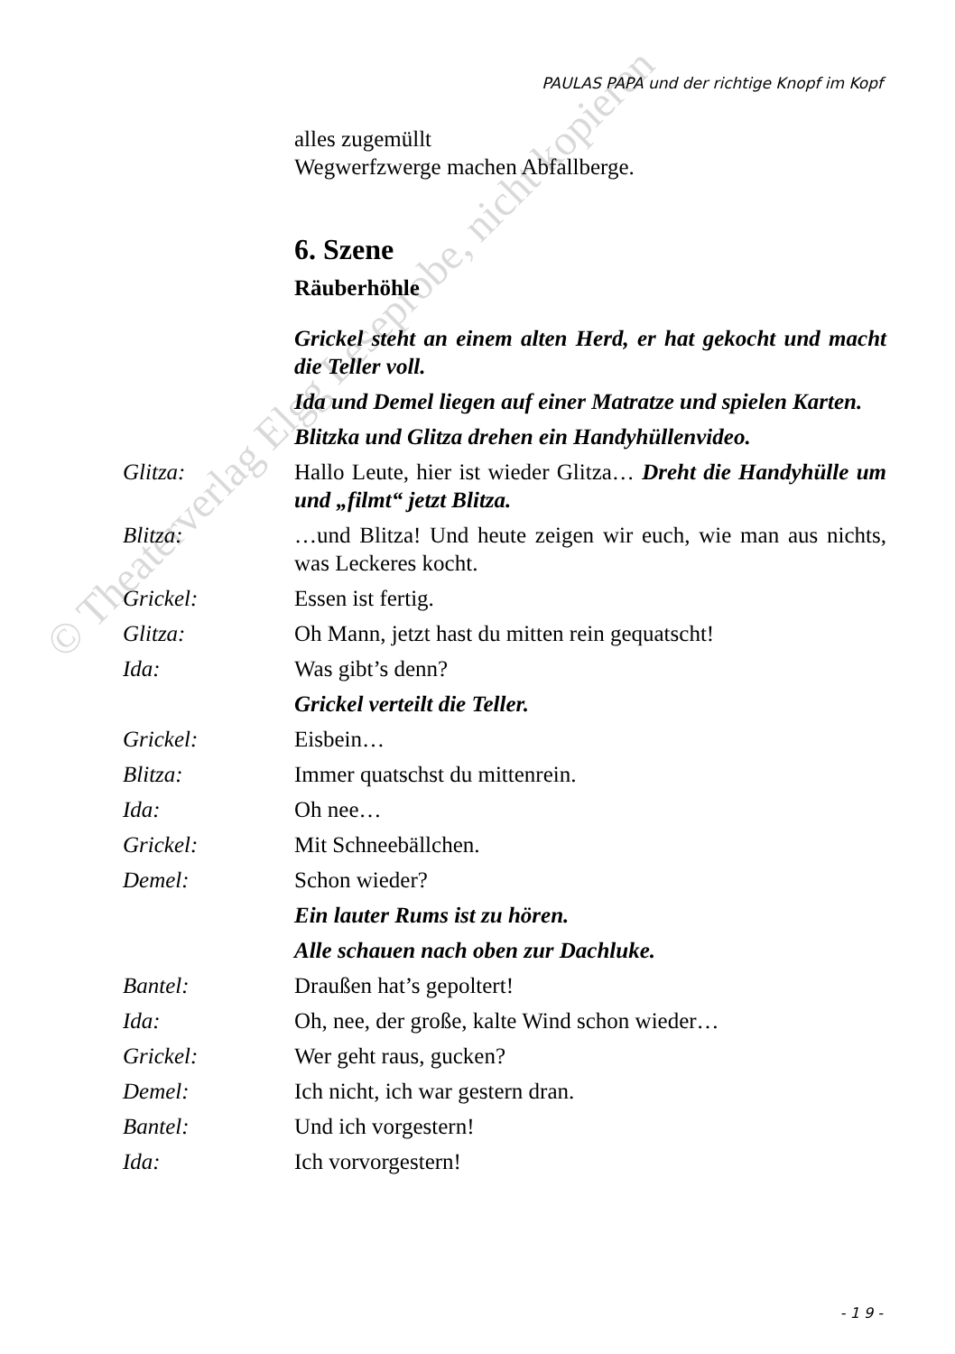PAULAS PAPA und der richtige Knopf im Kopf
alles zugemüllt
Wegwerfzwerge machen Abfallberge.
6. Szene
Räuberhöhle
Grickel steht an einem alten Herd, er hat gekocht und macht die Teller voll.
Ida und Demel liegen auf einer Matratze und spielen Karten.
Blitzka und Glitza drehen ein Handyhüllenvideo.
Glitza: Hallo Leute, hier ist wieder Glitza… Dreht die Handyhülle um und „filmt“ jetzt Blitza.
Blitza: …und Blitza! Und heute zeigen wir euch, wie man aus nichts, was Leckeres kocht.
Grickel: Essen ist fertig.
Glitza: Oh Mann, jetzt hast du mitten rein gequatscht!
Ida: Was gibt’s denn?
Grickel verteilt die Teller.
Grickel: Eisbein…
Blitza: Immer quatschst du mittenrein.
Ida: Oh nee…
Grickel: Mit Schneebällchen.
Demel: Schon wieder?
Ein lauter Rums ist zu hören.
Alle schauen nach oben zur Dachluke.
Bantel: Draußen hat’s gepoltert!
Ida: Oh, nee, der große, kalte Wind schon wieder…
Grickel: Wer geht raus, gucken?
Demel: Ich nicht, ich war gestern dran.
Bantel: Und ich vorgestern!
Ida: Ich vorvorgestern!
- 1 9 -
© Theaterverlag Elgg Leseprobe, nicht kopieren